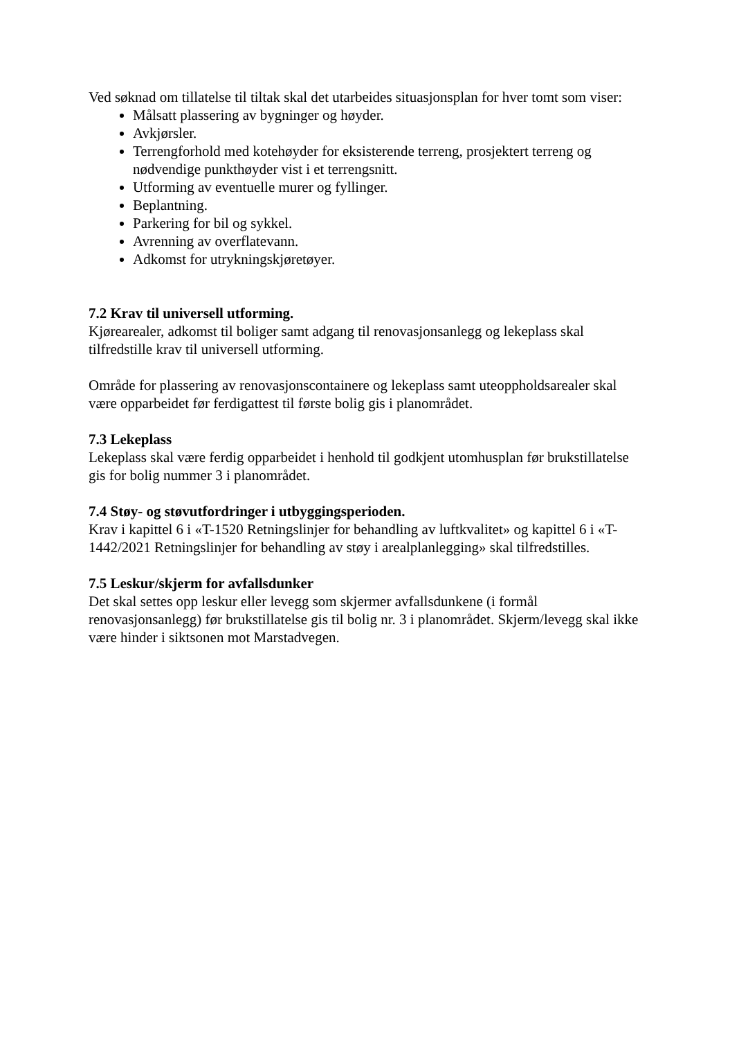Ved søknad om tillatelse til tiltak skal det utarbeides situasjonsplan for hver tomt som viser:
Målsatt plassering av bygninger og høyder.
Avkjørsler.
Terrengforhold med kotehøyder for eksisterende terreng, prosjektert terreng og nødvendige punkthøyder vist i et terrengsnitt.
Utforming av eventuelle murer og fyllinger.
Beplantning.
Parkering for bil og sykkel.
Avrenning av overflatevann.
Adkomst for utrykningskjøretøyer.
7.2 Krav til universell utforming.
Kjørearealer, adkomst til boliger samt adgang til renovasjonsanlegg og lekeplass skal tilfredstille krav til universell utforming.
Område for plassering av renovasjonscontainere og lekeplass samt uteoppholdsarealer skal være opparbeidet før ferdigattest til første bolig gis i planområdet.
7.3 Lekeplass
Lekeplass skal være ferdig opparbeidet i henhold til godkjent utomhusplan før brukstillatelse gis for bolig nummer 3 i planområdet.
7.4 Støy- og støvutfordringer i utbyggingsperioden.
Krav i kapittel 6 i «T-1520 Retningslinjer for behandling av luftkvalitet» og kapittel 6 i «T-1442/2021 Retningslinjer for behandling av støy i arealplanlegging» skal tilfredstilles.
7.5 Leskur/skjerm for avfallsdunker
Det skal settes opp leskur eller levegg som skjermer avfallsdunkene (i formål renovasjonsanlegg) før brukstillatelse gis til bolig nr. 3 i planområdet. Skjerm/levegg skal ikke være hinder i siktsonen mot Marstadvegen.